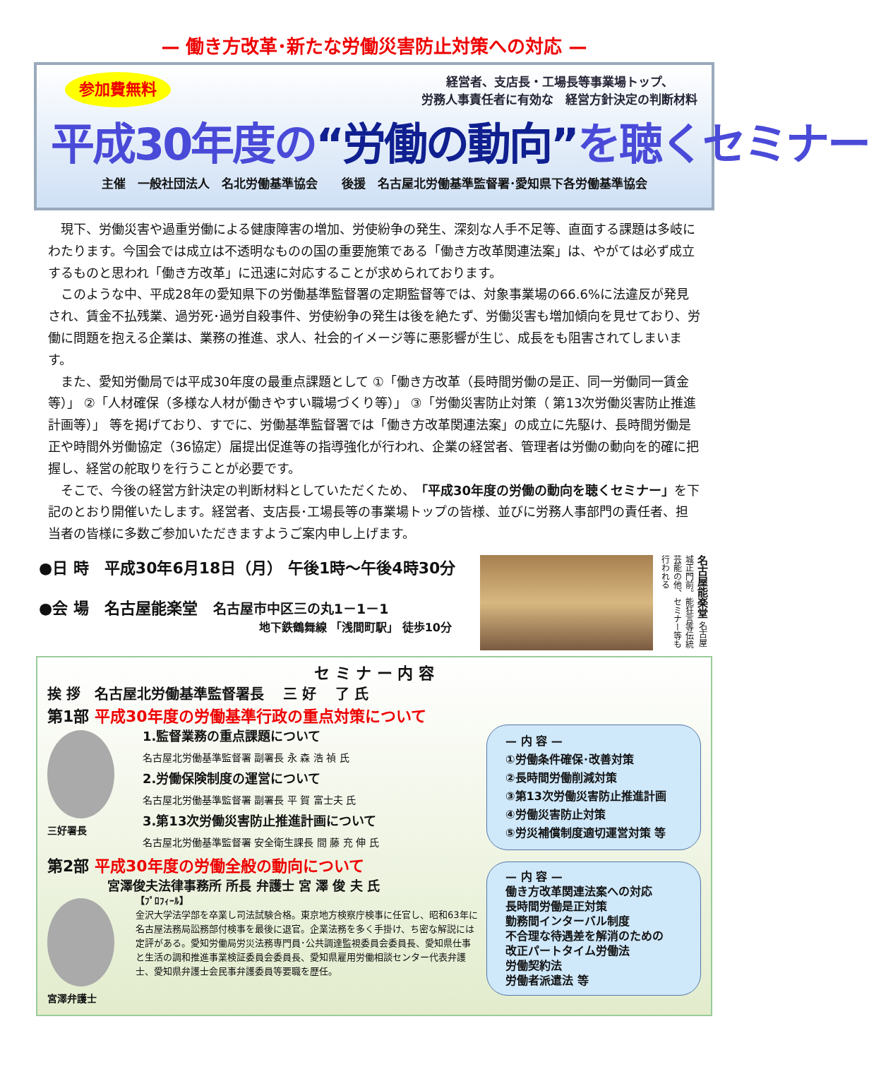— 働き方改革･新たな労働災害防止対策への対応 —
参加費無料
経営者、支店長・工場長等事業場トップ、
労務人事責任者に有効な　経営方針決定の判断材料
平成30年度の“労働の動向”を聴くセミナー
主催　一般社団法人　名北労働基準協会　　後援　名古屋北労働基準監督署･愛知県下各労働基準協会
現下、労働災害や過重労働による健康障害の増加、労使紛争の発生、深刻な人手不足等、直面する課題は多岐にわたります。今国会では成立は不透明なものの国の重要施策である「働き方改革関連法案」は、やがては必ず成立するものと思われ「働き方改革」に迅速に対応することが求められております。
このような中、平成28年の愛知県下の労働基準監督署の定期監督等では、対象事業場の66.6%に法違反が発見され、賃金不払残業、過労死･過労自殺事件、労使紛争の発生は後を絶たず、労働災害も増加傾向を見せており、労働に問題を抱える企業は、業務の推進、求人、社会的イメージ等に悪影響が生じ、成長をも阻害されてしまいます。
また、愛知労働局では平成30年度の最重点課題として ①「働き方改革（長時間労働の是正、同一労働同一賃金等）」 ②「人材確保（多様な人材が働きやすい職場づくり等）」 ③「労働災害防止対策（ 第13次労働災害防止推進計画等）」 等を掲げており、すでに、労働基準監督署では「働き方改革関連法案」の成立に先駆け、長時間労働是正や時間外労働協定（36協定）届提出促進等の指導強化が行われ、企業の経営者、管理者は労働の動向を的確に把握し、経営の舵取りを行うことが必要です。
そこで、今後の経営方針決定の判断材料としていただくため、「平成30年度の労働の動向を聴くセミナー」を下記のとおり開催いたします。経営者、支店長･工場長等の事業場トップの皆様、並びに労務人事部門の責任者、担当者の皆様に多数ご参加いただきますようご案内申し上げます。
●日 時　平成30年6月18日（月） 午後1時～午後4時30分
●会 場　名古屋能楽堂　名古屋市中区三の丸1－1－1
地下鉄鶴舞線 「浅間町駅」 徒歩10分
名古屋能楽堂 名古屋城正門前。能狂言等伝統芸能の他、セミナー等も行われる
セ ミ ナ ー 内 容
挨 拶　名古屋北労働基準監督署長　 三 好 　了 氏
第1部 平成30年度の労働基準行政の重点対策について
三好署長
1.監督業務の重点課題について
名古屋北労働基準監督署 副署長 永 森 浩 禎 氏
2.労働保険制度の運営について
名古屋北労働基準監督署 副署長 平 賀 富士夫 氏
3.第13次労働災害防止推進計画について
名古屋北労働基準監督署 安全衛生課長 間 藤 充 伸 氏
第2部 平成30年度の労働全般の動向について
宮澤俊夫法律事務所 所長 弁護士 宮 澤 俊 夫 氏
宮澤弁護士
【ﾌﾟﾛﾌｨｰﾙ】
金沢大学法学部を卒業し司法試験合格。東京地方検察庁検事に任官し、昭和63年に名古屋法務局訟務部付検事を最後に退官。企業法務を多く手掛け、ち密な解説には定評がある。愛知労働局労災法務専門員･公共調達監視委員会委員長、愛知県仕事と生活の調和推進事業検証委員会委員長、愛知県雇用労働相談センター代表弁護士、愛知県弁護士会民事弁護委員等要職を歴任。
— 内 容 —
①労働条件確保･改善対策
②長時間労働削減対策
③第13次労働災害防止推進計画
④労働災害防止対策
⑤労災補償制度適切運営対策 等
— 内 容 —
働き方改革関連法案への対応
長時間労働是正対策
勤務間インターバル制度
不合理な待遇差を解消のための
改正パートタイム労働法
労働契約法
労働者派遣法 等